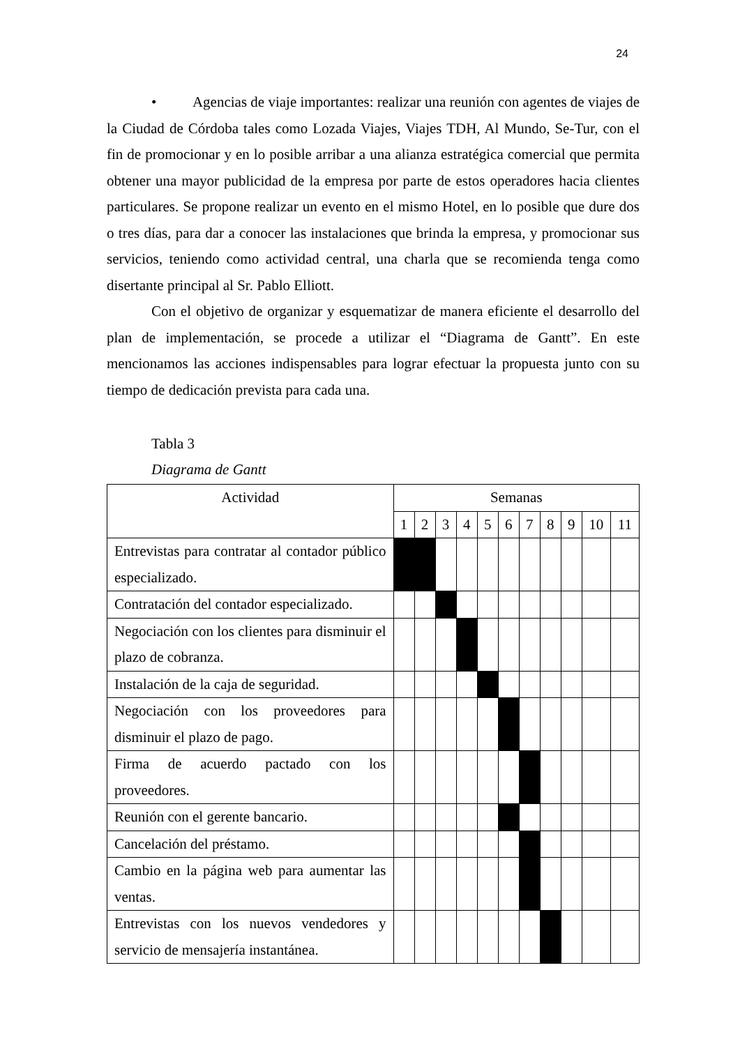24
• Agencias de viaje importantes: realizar una reunión con agentes de viajes de la Ciudad de Córdoba tales como Lozada Viajes, Viajes TDH, Al Mundo, Se-Tur, con el fin de promocionar y en lo posible arribar a una alianza estratégica comercial que permita obtener una mayor publicidad de la empresa por parte de estos operadores hacia clientes particulares. Se propone realizar un evento en el mismo Hotel, en lo posible que dure dos o tres días, para dar a conocer las instalaciones que brinda la empresa, y promocionar sus servicios, teniendo como actividad central, una charla que se recomienda tenga como disertante principal al Sr. Pablo Elliott.
Con el objetivo de organizar y esquematizar de manera eficiente el desarrollo del plan de implementación, se procede a utilizar el “Diagrama de Gantt”. En este mencionamos las acciones indispensables para lograr efectuar la propuesta junto con su tiempo de dedicación prevista para cada una.
Tabla 3
Diagrama de Gantt
| Actividad | Semanas | | | | | | | | | | |
| --- | --- | --- | --- | --- | --- | --- | --- | --- | --- | --- | --- |
| | 1 | 2 | 3 | 4 | 5 | 6 | 7 | 8 | 9 | 10 | 11 |
| Entrevistas para contratar al contador público especializado. | | | | | | | | | | | |
| Contratación del contador especializado. | | | | | | | | | | | |
| Negociación con los clientes para disminuir el plazo de cobranza. | | | | | | | | | | | |
| Instalación de la caja de seguridad. | | | | | | | | | | | |
| Negociación con los proveedores para disminuir el plazo de pago. | | | | | | | | | | | |
| Firma de acuerdo pactado con los proveedores. | | | | | | | | | | | |
| Reunión con el gerente bancario. | | | | | | | | | | | |
| Cancelación del préstamo. | | | | | | | | | | | |
| Cambio en la página web para aumentar las ventas. | | | | | | | | | | | |
| Entrevistas con los nuevos vendedores y servicio de mensajería instantánea. | | | | | | | | | | | |